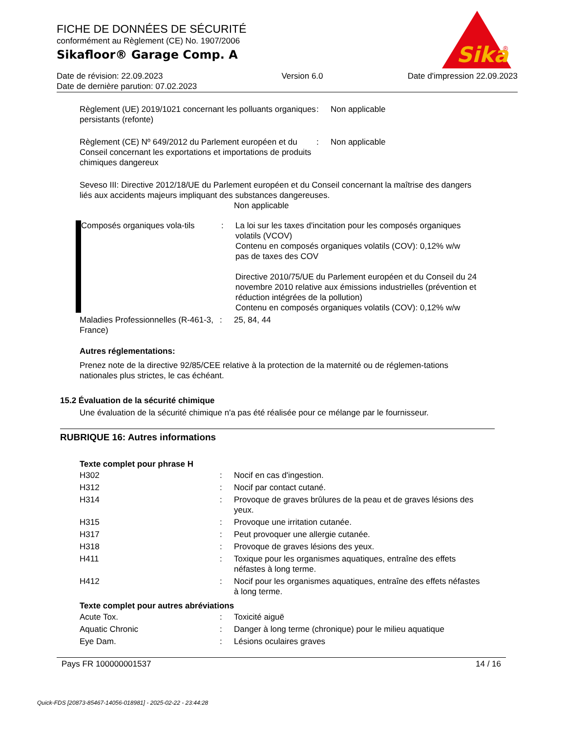FICHE DE DONNÉES DE SÉCURITÉ
conformément au Règlement (CE) No. 1907/2006
Sikafloor® Garage Comp. A
Date de révision: 22.09.2023
Date de dernière parution: 07.02.2023
Version 6.0 Date d'impression 22.09.2023
Sika
®
Règlement (UE) 2019/1021 concernant les polluants organiques persistants (refonte)
: Non applicable
Règlement (CE) Nº 649/2012 du Parlement européen et du Conseil concernant les exportations et importations de produits chimiques dangereux
: Non applicable
Seveso III: Directive 2012/18/UE du Parlement européen et du Conseil concernant la maîtrise des dangers liés aux accidents majeurs impliquant des substances dangereuses.
Non applicable
Composés organiques vola-tils
: La loi sur les taxes d'incitation pour les composés organiques volatils (VCOV)
Contenu en composés organiques volatils (COV): 0,12% w/w
pas de taxes des COV
Directive 2010/75/UE du Parlement européen et du Conseil du 24 novembre 2010 relative aux émissions industrielles (prévention et réduction intégrées de la pollution)
Contenu en composés organiques volatils (COV): 0,12% w/w
Maladies Professionnelles (R-461-3, France)
: 25, 84, 44
Autres réglementations:
Prenez note de la directive 92/85/CEE relative à la protection de la maternité ou de réglemen-tations nationales plus strictes, le cas échéant.
15.2 Évaluation de la sécurité chimique
Une évaluation de la sécurité chimique n'a pas été réalisée pour ce mélange par le fournisseur.
RUBRIQUE 16: Autres informations
Texte complet pour phrase H
H302 : Nocif en cas d'ingestion.
H312 : Nocif par contact cutané.
H314 : Provoque de graves brûlures de la peau et de graves lésions des yeux.
H315 : Provoque une irritation cutanée.
H317 : Peut provoquer une allergie cutanée.
H318 : Provoque de graves lésions des yeux.
H411 : Toxique pour les organismes aquatiques, entraîne des effets néfastes à long terme.
H412 : Nocif pour les organismes aquatiques, entraîne des effets néfastes à long terme.
Texte complet pour autres abréviations
Acute Tox. : Toxicité aiguë
Aquatic Chronic : Danger à long terme (chronique) pour le milieu aquatique
Eye Dam. : Lésions oculaires graves
Pays FR 100000001537 14 / 16
Quick-FDS [20873-85467-14056-018981] - 2025-02-22 - 23:44:28